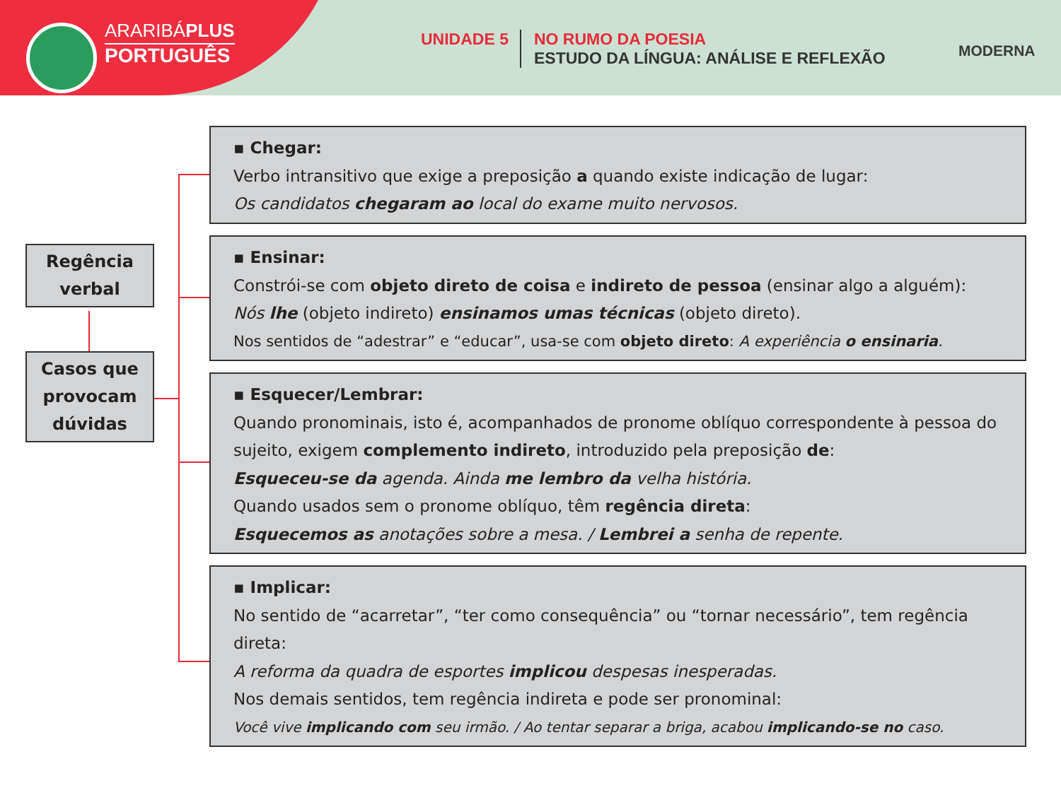ARARIBÁPLUS
PORTUGUÊS
UNIDADE 5 NO RUMO DA POESIA
ESTUDO DA LÍNGUA: ANÁLISE E REFLEXÃO
MODERNA
Regência
verbal
Casos que
provocam
dúvidas
▪ Chegar:
Verbo intransitivo que exige a preposição a quando existe indicação de lugar:
Os candidatos chegaram ao local do exame muito nervosos.
▪ Ensinar:
Constrói-se com objeto direto de coisa e indireto de pessoa (ensinar algo a alguém):
Nós lhe (objeto indireto) ensinamos umas técnicas (objeto direto).
Nos sentidos de “adestrar” e “educar”, usa-se com objeto direto: A experiência o ensinaria.
▪ Esquecer/Lembrar:
Quando pronominais, isto é, acompanhados de pronome oblíquo correspondente à pessoa do sujeito, exigem complemento indireto, introduzido pela preposição de:
Esqueceu-se da agenda. Ainda me lembro da velha história.
Quando usados sem o pronome oblíquo, têm regência direta:
Esquecemos as anotações sobre a mesa. / Lembrei a senha de repente.
▪ Implicar:
No sentido de “acarretar”, “ter como consequência” ou “tornar necessário”, tem regência direta:
A reforma da quadra de esportes implicou despesas inesperadas.
Nos demais sentidos, tem regência indireta e pode ser pronominal:
Você vive implicando com seu irmão. / Ao tentar separar a briga, acabou implicando-se no caso.